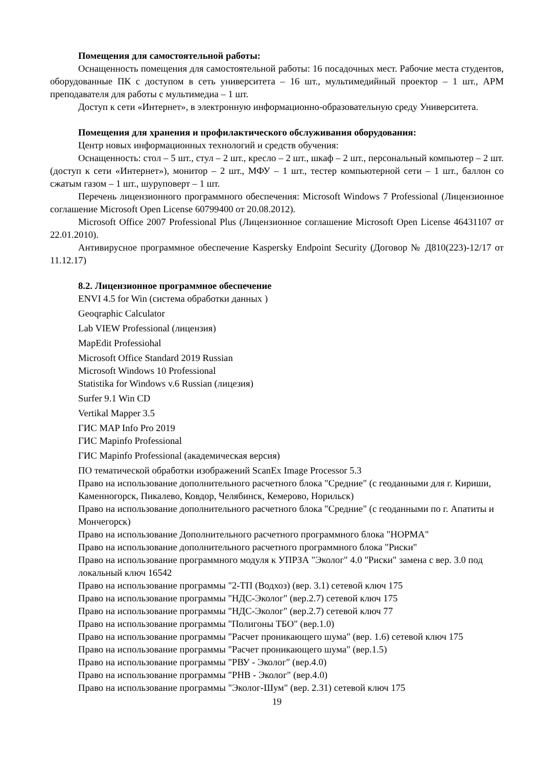Помещения для самостоятельной работы:
Оснащенность помещения для самостоятельной работы: 16 посадочных мест. Рабочие места студентов, оборудованные ПК с доступом в сеть университета – 16 шт., мультимедийный проектор – 1 шт., АРМ преподавателя для работы с мультимедиа – 1 шт.
Доступ к сети «Интернет», в электронную информационно-образовательную среду Университета.
Помещения для хранения и профилактического обслуживания оборудования:
Центр новых информационных технологий и средств обучения:
Оснащенность: стол – 5 шт., стул – 2 шт., кресло – 2 шт., шкаф – 2 шт., персональный компьютер – 2 шт. (доступ к сети «Интернет»), монитор – 2 шт., МФУ – 1 шт., тестер компьютерной сети – 1 шт., баллон со сжатым газом – 1 шт., шуруповерт – 1 шт.
Перечень лицензионного программного обеспечения: Microsoft Windows 7 Professional (Лицензионное соглашение Microsoft Open License 60799400 от 20.08.2012).
Microsoft Office 2007 Professional Plus (Лицензионное соглашение Microsoft Open License 46431107 от 22.01.2010).
Антивирусное программное обеспечение Kaspersky Endpoint Security (Договор № Д810(223)-12/17 от 11.12.17)
8.2. Лицензионное программное обеспечение
ENVI 4.5 for Win (система обработки данных )
Geoqraphic Calculator
Lab VIEW Professional (лицензия)
MapEdit Professiohal
Microsoft Office Standard 2019 Russian
Microsoft Windows 10 Professional
Statistika for Windows v.6 Russian (лицезия)
Surfer 9.1 Win CD
Vertikal Mapper 3.5
ГИС MAP Info Pro 2019
ГИС Mapinfo Professional
ГИС Mapinfo Professional (академическая версия)
ПО тематической обработки изображений ScanEx Image Processor 5.3
Право на использование дополнительного расчетного блока "Средние" (с геоданными для г. Кириши, Каменногорск, Пикалево, Ковдор, Челябинск, Кемерово, Норильск)
Право на использование дополнительного расчетного блока "Средние" (с геоданными по г. Апатиты и Мончегорск)
Право на использование Дополнительного расчетного программного блока "НОРМА"
Право на использование дополнительного расчетного программного блока "Риски"
Право на использование программного модуля к УПРЗА "Эколог" 4.0 "Риски" замена с вер. 3.0 под локальный ключ 16542
Право на использование программы "2-ТП (Водхоз) (вер. 3.1) сетевой ключ 175
Право на использование программы "НДС-Эколог" (вер.2.7) сетевой ключ 175
Право на использование программы "НДС-Эколог" (вер.2.7) сетевой ключ 77
Право на использование программы "Полигоны ТБО" (вер.1.0)
Право на использование программы "Расчет проникающего шума" (вер. 1.6) сетевой ключ 175
Право на использование программы "Расчет проникающего шума" (вер.1.5)
Право на использование программы "РВУ - Эколог" (вер.4.0)
Право на использование программы "РНВ - Эколог" (вер.4.0)
Право на использование программы "Эколог-Шум" (вер. 2.31) сетевой ключ 175
19